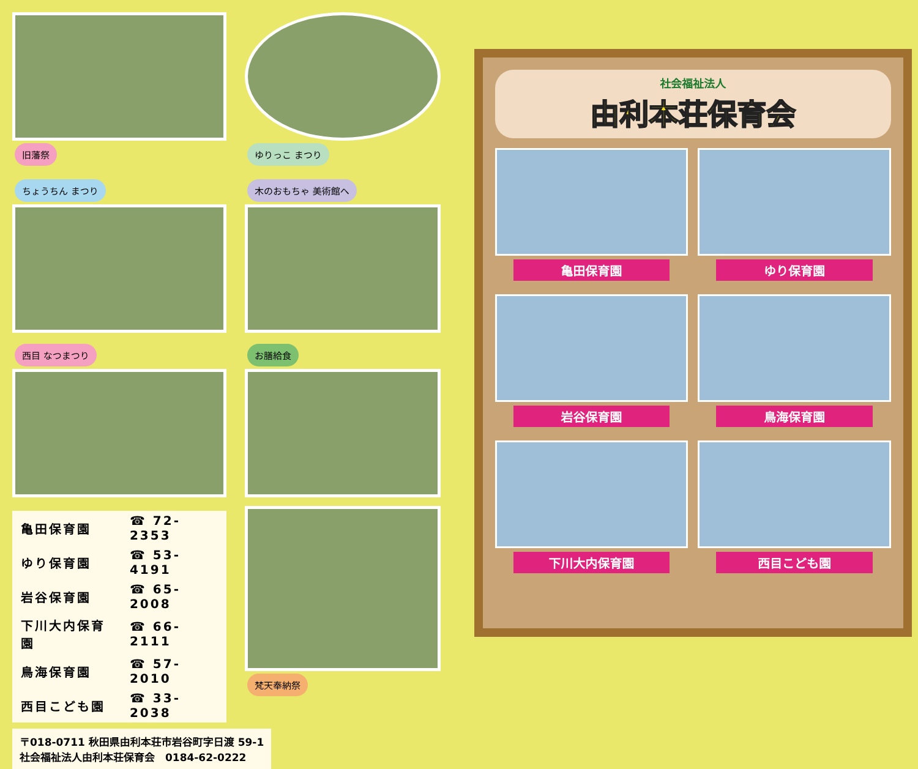旧藩祭
ゆりっこ まつり
ちょうちん まつり
木のおもちゃ 美術館へ
西目 なつまつり
お膳給食
| 亀田保育園 | ☎ 72-2353 |
| ゆり保育園 | ☎ 53-4191 |
| 岩谷保育園 | ☎ 65-2008 |
| 下川大内保育園 | ☎ 66-2111 |
| 鳥海保育園 | ☎ 57-2010 |
| 西目こども園 | ☎ 33-2038 |
梵天奉納祭
〒018-0711 秋田県由利本荘市岩谷町字日渡 59-1
社会福祉法人由利本荘保育会　0184-62-0222
社会福祉法人
由利本荘保育会
亀田保育園
ゆり保育園
岩谷保育園
鳥海保育園
下川大内保育園
西目こども園